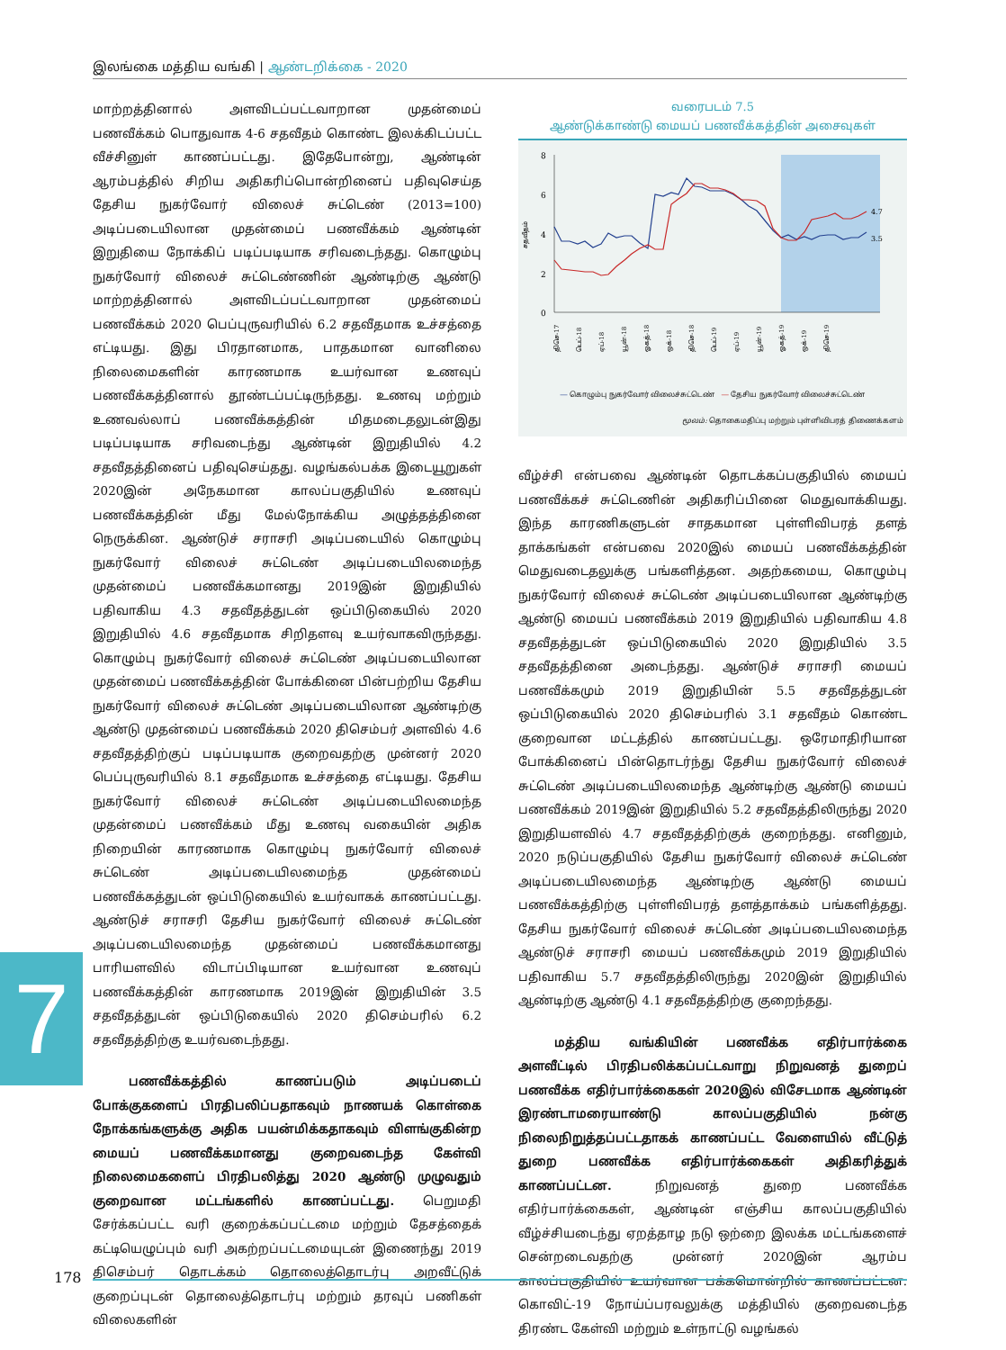இலங்கை மத்திய வங்கி | ஆண்டறிக்கை - 2020
மாற்றத்தினால் அளவிடப்பட்டவாறான முதன்மைப் பணவீக்கம் பொதுவாக 4-6 சதவீதம் கொண்ட இலக்கிடப்பட்ட வீச்சினுள் காணப்பட்டது. இதேபோன்று, ஆண்டின் ஆரம்பத்தில் சிறிய அதிகரிப்பொன்றினைப் பதிவுசெய்த தேசிய நுகர்வோர் விலைச் சுட்டெண் (2013=100) அடிப்படையிலான முதன்மைப் பணவீக்கம் ஆண்டின் இறுதியை நோக்கிப் படிப்படியாக சரிவடைந்தது. கொழும்பு நுகர்வோர் விலைச் சுட்டெண்ணின் ஆண்டிற்கு ஆண்டு மாற்றத்தினால் அளவிடப்பட்டவாறான முதன்மைப் பணவீக்கம் 2020 பெப்புருவரியில் 6.2 சதவீதமாக உச்சத்தை எட்டியது. இது பிரதானமாக, பாதகமான வானிலை நிலைமைகளின் காரணமாக உயர்வான உணவுப் பணவீக்கத்தினால் தூண்டப்பட்டிருந்தது. உணவு மற்றும் உணவல்லாப் பணவீக்கத்தின் மிதமடைதலுடன்இது படிப்படியாக சரிவடைந்து ஆண்டின் இறுதியில் 4.2 சதவீதத்தினைப் பதிவுசெய்தது. வழங்கல்பக்க இடையூறுகள் 2020இன் அநேகமான காலப்பகுதியில் உணவுப் பணவீக்கத்தின் மீது மேல்நோக்கிய அழுத்தத்தினை நெருக்கின. ஆண்டுச் சராசரி அடிப்படையில் கொழும்பு நுகர்வோர் விலைச் சுட்டெண் அடிப்படையிலமைந்த முதன்மைப் பணவீக்கமானது 2019இன் இறுதியில் பதிவாகிய 4.3 சதவீதத்துடன் ஒப்பிடுகையில் 2020 இறுதியில் 4.6 சதவீதமாக சிறிதளவு உயர்வாகவிருந்தது. கொழும்பு நுகர்வோர் விலைச் சுட்டெண் அடிப்படையிலான முதன்மைப் பணவீக்கத்தின் போக்கினை பின்பற்றிய தேசிய நுகர்வோர் விலைச் சுட்டெண் அடிப்படையிலான ஆண்டிற்கு ஆண்டு முதன்மைப் பணவீக்கம் 2020 திசெம்பர் அளவில் 4.6 சதவீதத்திற்குப் படிப்படியாக குறைவதற்கு முன்னர் 2020 பெப்புருவரியில் 8.1 சதவீதமாக உச்சத்தை எட்டியது. தேசிய நுகர்வோர் விலைச் சுட்டெண் அடிப்படையிலமைந்த முதன்மைப் பணவீக்கம் மீது உணவு வகையின் அதிக நிறையின் காரணமாக கொழும்பு நுகர்வோர் விலைச் சுட்டெண் அடிப்படையிலமைந்த முதன்மைப் பணவீக்கத்துடன் ஒப்பிடுகையில் உயர்வாகக் காணப்பட்டது. ஆண்டுச் சராசரி தேசிய நுகர்வோர் விலைச் சுட்டெண் அடிப்படையிலமைந்த முதன்மைப் பணவீக்கமானது பாரியளவில் விடாப்பிடியான உயர்வான உணவுப் பணவீக்கத்தின் காரணமாக 2019இன் இறுதியின் 3.5 சதவீதத்துடன் ஒப்பிடுகையில் 2020 திசெம்பரில் 6.2 சதவீதத்திற்கு உயர்வடைந்தது.
பணவீக்கத்தில் காணப்படும் அடிப்படைப் போக்குகளைப் பிரதிபலிப்பதாகவும் நாணயக் கொள்கை நோக்கங்களுக்கு அதிக பயன்மிக்கதாகவும் விளங்குகின்ற மையப் பணவீக்கமானது குறைவடைந்த கேள்வி நிலைமைகளைப் பிரதிபலித்து 2020 ஆண்டு முழுவதும் குறைவான மட்டங்களில் காணப்பட்டது. பெறுமதி சேர்க்கப்பட்ட வரி குறைக்கப்பட்டமை மற்றும் தேசத்தைக் கட்டியெழுப்பும் வரி அகற்றப்பட்டமையுடன் இணைந்து 2019 திசெம்பர் தொடக்கம் தொலைத்தொடர்பு அறவீட்டுக் குறைப்புடன் தொலைத்தொடர்பு மற்றும் தரவுப் பணிகள் விலைகளின்
வரைபடம் 7.5
ஆண்டுக்காண்டு மையப் பணவீக்கத்தின் அசைவுகள்
8
6
4
2
0
சதவீதம்
4.7
3.5
திசெ-17
பெப்-18
ஏப்-18
யூன்-18
ஓகத்-18
ஒக்-18
திசெ-18
பெப்-19
ஏப்-19
யூன்-19
ஓகத்-19
ஒக்-19
திசெ-19
― கொழும்பு நுகர்வோர் விலைச்சுட்டெண் ― தேசிய நுகர்வோர் விலைச்சுட்டெண்
மூலம்: தொகைமதிப்பு மற்றும் புள்ளிவிபரத் திணைக்களம்
வீழ்ச்சி என்பவை ஆண்டின் தொடக்கப்பகுதியில் மையப் பணவீக்கச் சுட்டெணின் அதிகரிப்பினை மெதுவாக்கியது. இந்த காரணிகளுடன் சாதகமான புள்ளிவிபரத் தளத் தாக்கங்கள் என்பவை 2020இல் மையப் பணவீக்கத்தின் மெதுவடைதலுக்கு பங்களித்தன. அதற்கமைய, கொழும்பு நுகர்வோர் விலைச் சுட்டெண் அடிப்படையிலான ஆண்டிற்கு ஆண்டு மையப் பணவீக்கம் 2019 இறுதியில் பதிவாகிய 4.8 சதவீதத்துடன் ஒப்பிடுகையில் 2020 இறுதியில் 3.5 சதவீதத்தினை அடைந்தது. ஆண்டுச் சராசரி மையப் பணவீக்கமும் 2019 இறுதியின் 5.5 சதவீதத்துடன் ஒப்பிடுகையில் 2020 திசெம்பரில் 3.1 சதவீதம் கொண்ட குறைவான மட்டத்தில் காணப்பட்டது. ஒரேமாதிரியான போக்கினைப் பின்தொடர்ந்து தேசிய நுகர்வோர் விலைச் சுட்டெண் அடிப்படையிலமைந்த ஆண்டிற்கு ஆண்டு மையப் பணவீக்கம் 2019இன் இறுதியில் 5.2 சதவீதத்திலிருந்து 2020 இறுதியளவில் 4.7 சதவீதத்திற்குக் குறைந்தது. எனினும், 2020 நடுப்பகுதியில் தேசிய நுகர்வோர் விலைச் சுட்டெண் அடிப்படையிலமைந்த ஆண்டிற்கு ஆண்டு மையப் பணவீக்கத்திற்கு புள்ளிவிபரத் தளத்தாக்கம் பங்களித்தது. தேசிய நுகர்வோர் விலைச் சுட்டெண் அடிப்படையிலமைந்த ஆண்டுச் சராசரி மையப் பணவீக்கமும் 2019 இறுதியில் பதிவாகிய 5.7 சதவீதத்திலிருந்து 2020இன் இறுதியில் ஆண்டிற்கு ஆண்டு 4.1 சதவீதத்திற்கு குறைந்தது.
மத்திய வங்கியின் பணவீக்க எதிர்பார்க்கை அளவீட்டில் பிரதிபலிக்கப்பட்டவாறு நிறுவனத் துறைப் பணவீக்க எதிர்பார்க்கைகள் 2020இல் விசேடமாக ஆண்டின் இரண்டாமரையாண்டு காலப்பகுதியில் நன்கு நிலைநிறுத்தப்பட்டதாகக் காணப்பட்ட வேளையில் வீட்டுத் துறை பணவீக்க எதிர்பார்க்கைகள் அதிகரித்துக் காணப்பட்டன. நிறுவனத் துறை பணவீக்க எதிர்பார்க்கைகள், ஆண்டின் எஞ்சிய காலப்பகுதியில் வீழ்ச்சியடைந்து ஏறத்தாழ நடு ஒற்றை இலக்க மட்டங்களைச் சென்றடைவதற்கு முன்னர் 2020இன் ஆரம்ப காலப்பகுதியில் உயர்வான பக்கமொன்றில் காணப்பட்டன. கொவிட்-19 நோய்ப்பரவலுக்கு மத்தியில் குறைவடைந்த திரண்ட கேள்வி மற்றும் உள்நாட்டு வழங்கல்
7
178